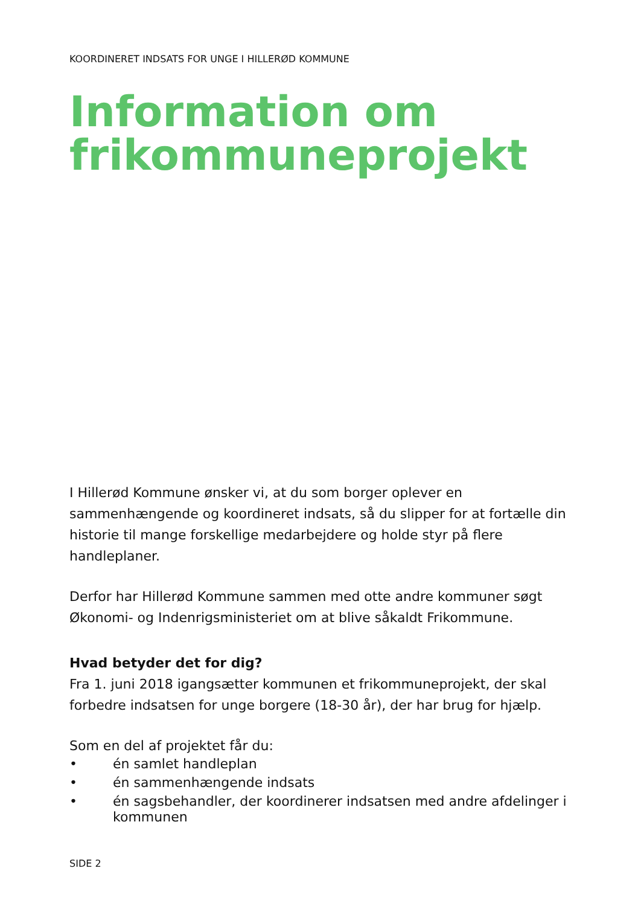KOORDINERET INDSATS FOR UNGE I HILLERØD KOMMUNE
Information om frikommuneprojekt
I Hillerød Kommune ønsker vi, at du som borger oplever en sammenhængen­de og koordineret indsats, så du slipper for at fortælle din historie til mange forskellige medarbejdere og holde styr på flere handleplaner.
Derfor har Hillerød Kommune sammen med otte andre kommuner søgt Øko­nomi- og Indenrigsministeriet om at blive såkaldt Frikommune.
Hvad betyder det for dig?
Fra 1. juni 2018 igangsætter kommunen et frikommuneprojekt, der skal for­bedre indsatsen for unge borgere (18-30 år), der har brug for hjælp.
Som en del af projektet får du:
• én samlet handleplan
• én sammenhængende indsats
• én sagsbehandler, der koordinerer indsatsen med andre afdelinger i kommunen
SIDE 2